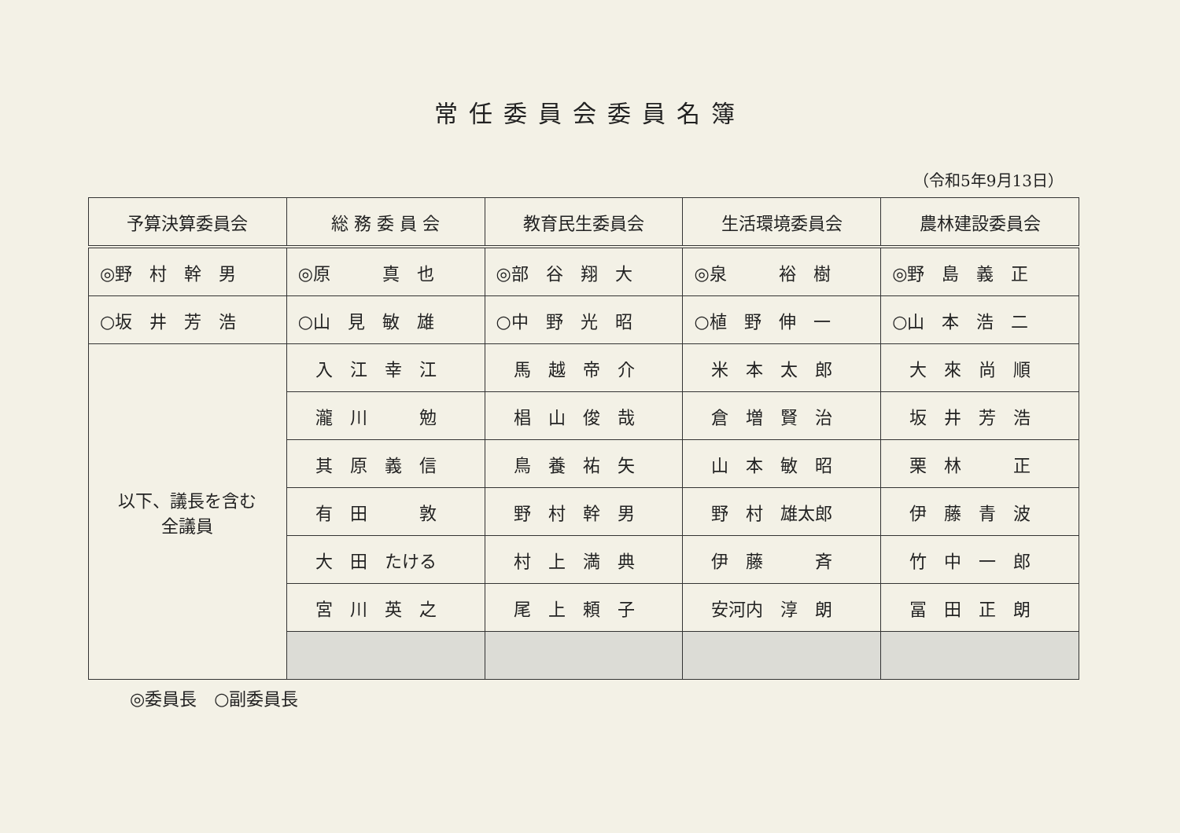常任委員会委員名簿
（令和5年9月13日）
| 予算決算委員会 | 総 務 委 員 会 | 教育民生委員会 | 生活環境委員会 | 農林建設委員会 |
| --- | --- | --- | --- | --- |
| ◎野 村 幹 男 | ◎原 真 也 | ◎部 谷 翔 大 | ◎泉 裕 樹 | ◎野 島 義 正 |
| ○坂 井 芳 浩 | ○山 見 敏 雄 | ○中 野 光 昭 | ○植 野 伸 一 | ○山 本 浩 二 |
| 以下、議長を含む 全議員 | 入 江 幸 江 | 馬 越 帝 介 | 米 本 太 郎 | 大 來 尚 順 |
| | 瀧 川 勉 | 椙 山 俊 哉 | 倉 増 賢 治 | 坂 井 芳 浩 |
| | 其 原 義 信 | 鳥 養 祐 矢 | 山 本 敏 昭 | 栗 林 正 |
| | 有 田 敦 | 野 村 幹 男 | 野 村 雄太郎 | 伊 藤 青 波 |
| | 大 田 たける | 村 上 満 典 | 伊 藤 斉 | 竹 中 一 郎 |
| | 宮 川 英 之 | 尾 上 頼 子 | 安河内 淳 朗 | 冨 田 正 朗 |
◎委員長　○副委員長